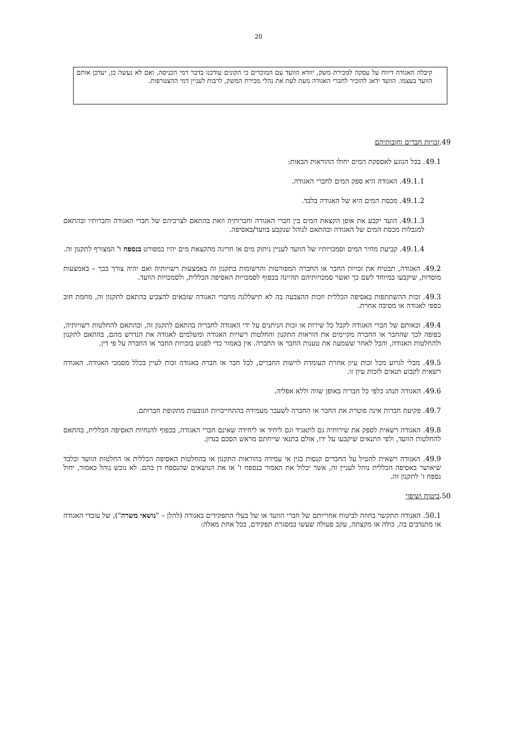20
קיבלה האגודה דיווח על עסקה למכירת משק, יוודא הוועד עם המוכרים כי הקונים עודכנו בדבר דמי הכניסה, ואם לא נעשה כן, יעדכן אותם הוועד בעצמו. הוועד ידאג להזכיר לחברי האגודה מעת לעת את נהלי מכירת המשק, לרבות לעניין דמי ההצטרפות.
49.זכויות חברים וחובותיהם
49.1. בכל הנוגע לאספקת המים יחולו ההוראות הבאות:
49.1.1. האגודה היא ספק המים לחברי האגודה.
49.1.2. מכסת המים היא של האגודה בלבד.
49.1.3. הועד יקבע את אופן הקצאת המים בין חברי האגודה וחברותיה וזאת בהתאם לצרכיהם של חברי האגודה וחברותיו ובהתאם למגבלות מכסת המים של האגודה ובהתאם לנוהל שנקבע בוועד/באסיפה.
49.1.4. קביעת מחיר המים וסמכויותיו של הוועד לעניין ניתוק מים או חריגה מהקצאת מים יהיו כמפורט בנספח ו' המצורף לתקנון זה.
49.2. האגודה, תבטיח את זכויות החבר או החברה המפורטות והרשומות בתקנון זה באמצעות רשויותיה ואם יהיה צורך בכך – באמצעות מוסדות, שיקבעו במיוחד לשם כך ואשר סמכויותיהם תהיינה בכפוף לסמכויות האסיפה הכללית, ולסמכויות הוועד.
49.3. זכות ההשתתפות באסיפה הכללית וזכות ההצבעה בה לא תישללנה מחברי האגודה שזכאים להצביע בהתאם לתקנון זה, מחמת חוב כספי לאגודה או מסיבה אחרת.
49.4. זכאותם של חברי האגודה לקבל כל שירות או זכות הניתנים על ידי האגודה לחבריה בהתאם לתקנון זה, ובהתאם להחלטות רשויותיה, כפופה לכך שהחבר או החברה מקיימים את הוראות התקנון והחלטות רשויות האגודה ומשלמים לאגודה את הנדרש מהם, בהתאם לתקנון ולהחלטות האגודה, והכל לאחר ששמעה את טענות החבר או החברה. אין באמור כדי לפגוע בזכויות החבר או החברה על פי דין.
49.5. מבלי לגרוע מכל זכות עיון אחרת העומדת לרשות החברים, לכל חבר או חברה באגודה זכות לעיין בכלל מסמכי האגודה. האגודה רשאית לקבוע תנאים לזכות עיון זו.
49.6. האגודה תנהג כלפי כל חבריה באופן שווה וללא אפליה.
49.7. פקיעת חברות אינה פוטרת את החבר או החברה לשעבר מעמידה בהתחייבויות הנובעות מתקופת חברותם.
49.8. האגודה רשאית לספק את שירותיה גם לתאגיד וגם ליחיד או ליחידה שאינם חברי האגודה, בכפוף להנחיות האסיפה הכללית, בהתאם להחלטות הוועד, ולפי התנאים שיקבעו על ידו, אולם בתנאי שייחתם מראש הסכם בנדון.
49.9. האגודה רשאית להטיל על החברים קנסות בגין אי עמידה בהוראות התקנון או בהחלטות האסיפה הכללית או החלטות הוועד ובלבד שיאושר באסיפה הכללית נוהל לעניין זה, אשר יכלול את האמור בנספח ז' או את הנושאים שהנספח דן בהם. לא גובש נוהל כאמור, יחול נספח ז' לתקנון זה.
50.ביטוח ושיפוי
50.1. האגודה תתקשר בחוזה לביטוח אחריותם של חברי הוועד או של בעלי התפקידים באגודה (להלן – "נושאי משרה"), של עובדי האגודה או מתנדבים בה, כולה או מקצתה, עקב פעולה שעשו במסגרת תפקידם, בכל אחת מאלה: